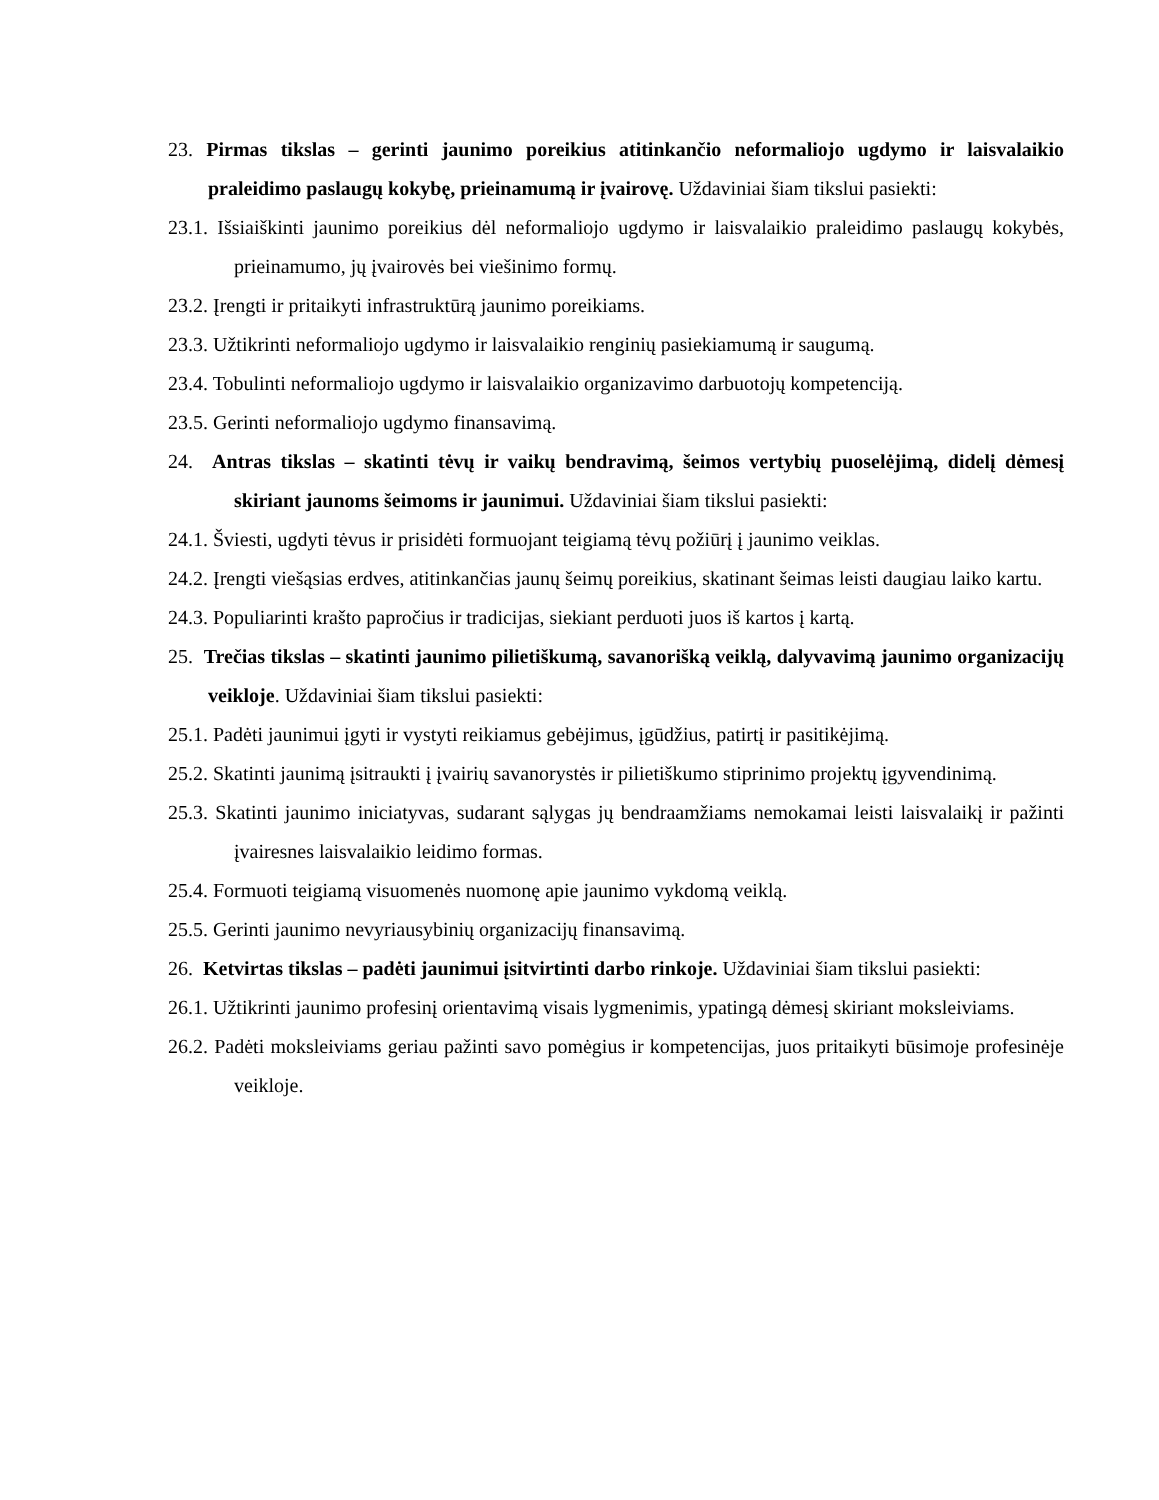23. Pirmas tikslas – gerinti jaunimo poreikius atitinkančio neformaliojo ugdymo ir laisvalaikio praleidimo paslaugų kokybę, prieinamumą ir įvairovę. Uždaviniai šiam tikslui pasiekti:
23.1. Išsiaiškinti jaunimo poreikius dėl neformaliojo ugdymo ir laisvalaikio praleidimo paslaugų kokybės, prieinamumo, jų įvairovės bei viešinimo formų.
23.2. Įrengti ir pritaikyti infrastruktūrą jaunimo poreikiams.
23.3. Užtikrinti neformaliojo ugdymo ir laisvalaikio renginių pasiekiamumą ir saugumą.
23.4. Tobulinti neformaliojo ugdymo ir laisvalaikio organizavimo darbuotojų kompetenciją.
23.5. Gerinti neformaliojo ugdymo finansavimą.
24. Antras tikslas – skatinti tėvų ir vaikų bendravimą, šeimos vertybių puoselėjimą, didelį dėmesį skiriant jaunoms šeimoms ir jaunimui. Uždaviniai šiam tikslui pasiekti:
24.1. Šviesti, ugdyti tėvus ir prisidėti formuojant teigiamą tėvų požiūrį į jaunimo veiklas.
24.2. Įrengti viešąsias erdves, atitinkančias jaunų šeimų poreikius, skatinant šeimas leisti daugiau laiko kartu.
24.3. Populiarinti krašto papročius ir tradicijas, siekiant perduoti juos iš kartos į kartą.
25. Trečias tikslas – skatinti jaunimo pilietiškumą, savanorišką veiklą, dalyvavimą jaunimo organizacijų veikloje. Uždaviniai šiam tikslui pasiekti:
25.1. Padėti jaunimui įgyti ir vystyti reikiamus gebėjimus, įgūdžius, patirtį ir pasitikėjimą.
25.2. Skatinti jaunimą įsitraukti į įvairių savanorystės ir pilietiškumo stiprinimo projektų įgyvendinimą.
25.3. Skatinti jaunimo iniciatyvas, sudarant sąlygas jų bendraamžiams nemokamai leisti laisvalaikį ir pažinti įvairesnes laisvalaikio leidimo formas.
25.4. Formuoti teigiamą visuomenės nuomonę apie jaunimo vykdomą veiklą.
25.5. Gerinti jaunimo nevyriausybinių organizacijų finansavimą.
26. Ketvirtas tikslas – padėti jaunimui įsitvirtinti darbo rinkoje. Uždaviniai šiam tikslui pasiekti:
26.1. Užtikrinti jaunimo profesinį orientavimą visais lygmenimis, ypatingą dėmesį skiriant moksleiviams.
26.2. Padėti moksleiviams geriau pažinti savo pomėgius ir kompetencijas, juos pritaikyti būsimoje profesinėje veikloje.